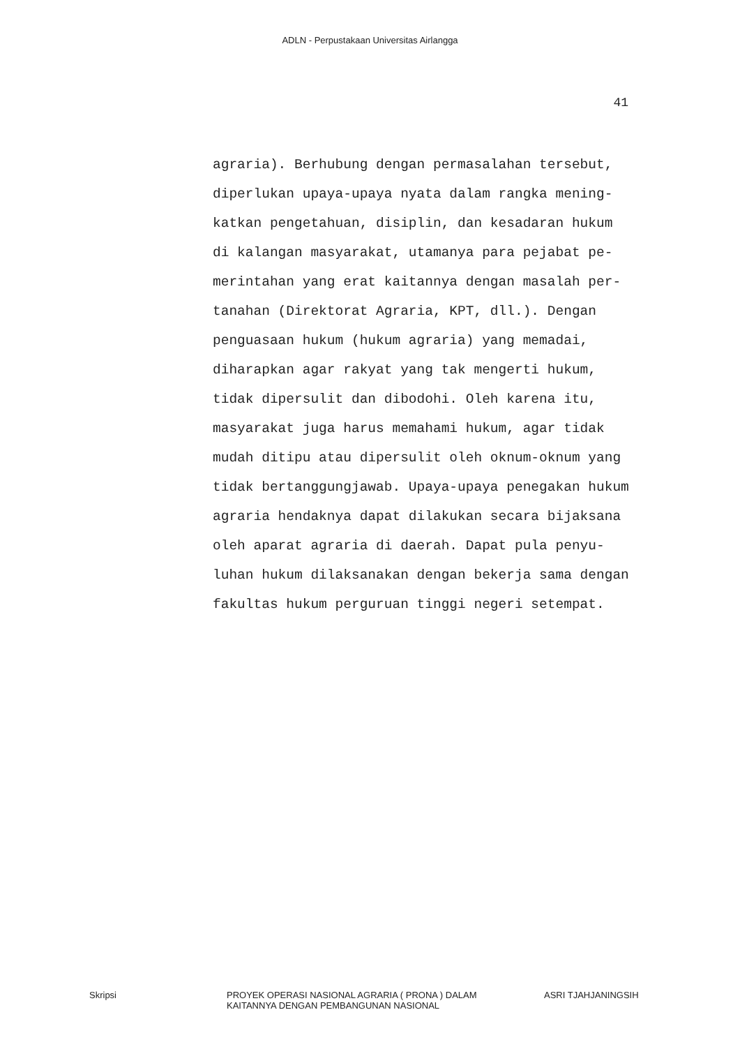ADLN - Perpustakaan Universitas Airlangga
41
agraria). Berhubung dengan permasalahan tersebut,
diperlukan upaya-upaya nyata dalam rangka mening-
katkan pengetahuan, disiplin, dan kesadaran hukum
di kalangan masyarakat, utamanya para pejabat pe-
merintahan yang erat kaitannya dengan masalah per-
tanahan (Direktorat Agraria, KPT, dll.). Dengan
penguasaan hukum (hukum agraria) yang memadai,
diharapkan agar rakyat yang tak mengerti hukum,
tidak dipersulit dan dibodohi. Oleh karena itu,
masyarakat juga harus memahami hukum, agar tidak
mudah ditipu atau dipersulit oleh oknum-oknum yang
tidak bertanggungjawab. Upaya-upaya penegakan hukum
agraria hendaknya dapat dilakukan secara bijaksana
oleh aparat agraria di daerah. Dapat pula penyu-
luhan hukum dilaksanakan dengan bekerja sama dengan
fakultas hukum perguruan tinggi negeri setempat.
Skripsi PROYEK OPERASI NASIONAL AGRARIA ( PRONA ) DALAM
KAITANNYA DENGAN PEMBANGUNAN NASIONAL
ASRI TJAHJANINGSIH